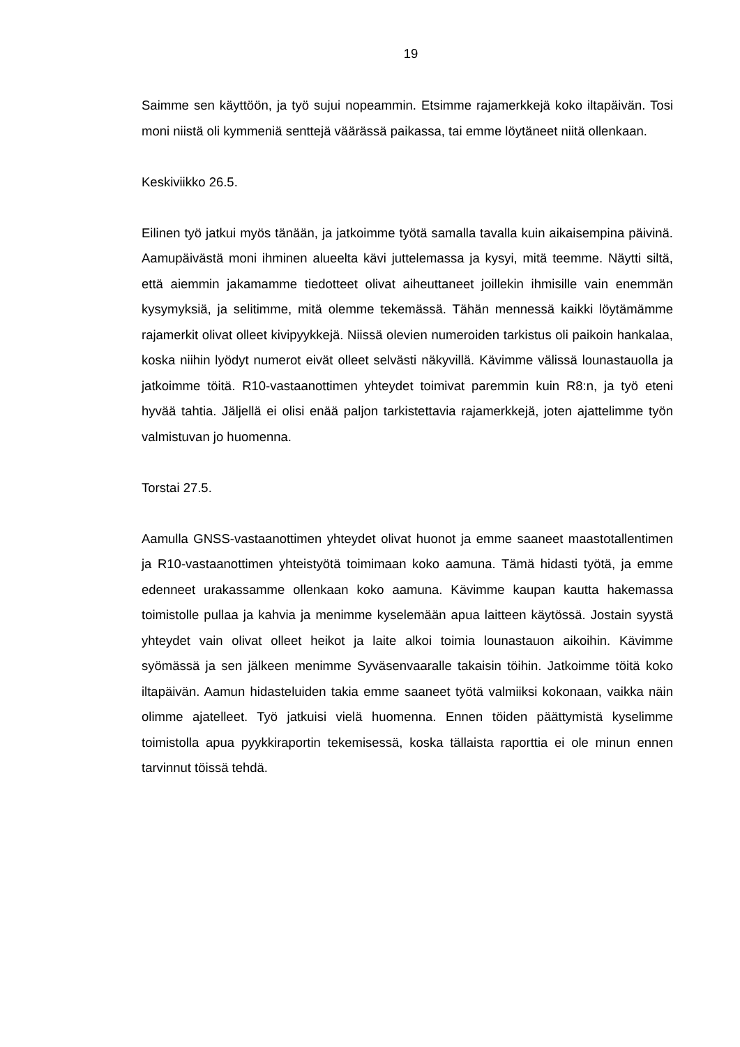19
Saimme sen käyttöön, ja työ sujui nopeammin. Etsimme rajamerkkejä koko iltapäivän. Tosi moni niistä oli kymmeniä senttejä väärässä paikassa, tai emme löytäneet niitä ollenkaan.
Keskiviikko 26.5.
Eilinen työ jatkui myös tänään, ja jatkoimme työtä samalla tavalla kuin aikaisempina päivinä. Aamupäivästä moni ihminen alueelta kävi juttelemassa ja kysyi, mitä teemme. Näytti siltä, että aiemmin jakamamme tiedotteet olivat aiheuttaneet joillekin ihmisille vain enemmän kysymyksiä, ja selitimme, mitä olemme tekemässä. Tähän mennessä kaikki löytämämme rajamerkit olivat olleet kivipyykkejä. Niissä olevien numeroiden tarkistus oli paikoin hankalaa, koska niihin lyödyt numerot eivät olleet selvästi näkyvillä. Kävimme välissä lounastauolla ja jatkoimme töitä. R10-vastaanottimen yhteydet toimivat paremmin kuin R8:n, ja työ eteni hyvää tahtia. Jäljellä ei olisi enää paljon tarkistettavia rajamerkkejä, joten ajattelimme työn valmistuvan jo huomenna.
Torstai 27.5.
Aamulla GNSS-vastaanottimen yhteydet olivat huonot ja emme saaneet maastotallentimen ja R10-vastaanottimen yhteistyötä toimimaan koko aamuna. Tämä hidasti työtä, ja emme edenneet urakassamme ollenkaan koko aamuna. Kävimme kaupan kautta hakemassa toimistolle pullaa ja kahvia ja menimme kyselemään apua laitteen käytössä. Jostain syystä yhteydet vain olivat olleet heikot ja laite alkoi toimia lounastauon aikoihin. Kävimme syömässä ja sen jälkeen menimme Syväsenvaaralle takaisin töihin. Jatkoimme töitä koko iltapäivän. Aamun hidasteluiden takia emme saaneet työtä valmiiksi kokonaan, vaikka näin olimme ajatelleet. Työ jatkuisi vielä huomenna. Ennen töiden päättymistä kyselimme toimistolla apua pyykkiraportin tekemisessä, koska tällaista raporttia ei ole minun ennen tarvinnut töissä tehdä.